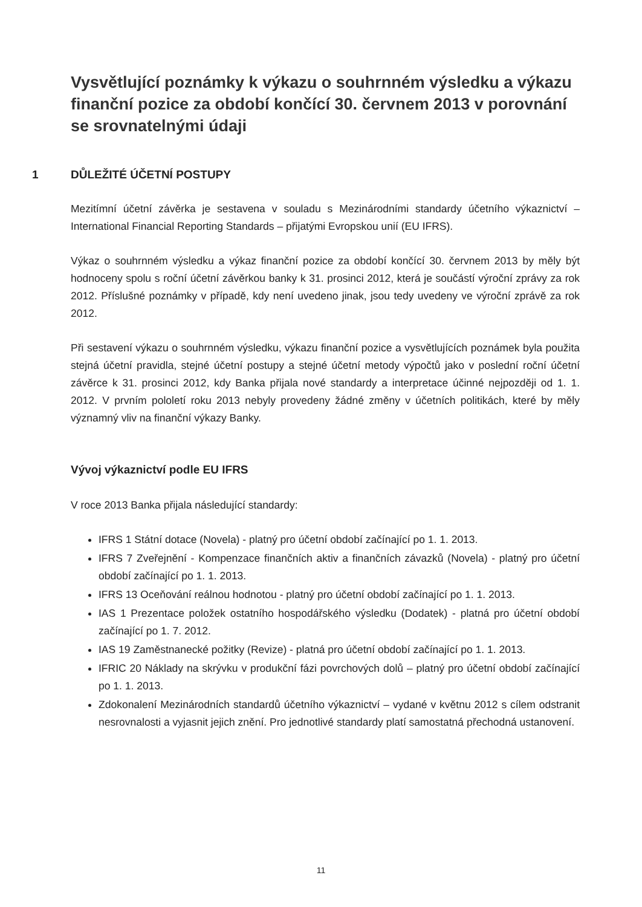Vysvětlující poznámky k výkazu o souhrnném výsledku a výkazu finanční pozice za období končící 30. červnem 2013 v porovnání se srovnatelnými údaji
1 DŮLEŽITÉ ÚČETNÍ POSTUPY
Mezitímní účetní závěrka je sestavena v souladu s Mezinárodními standardy účetního výkaznictví – International Financial Reporting Standards – přijatými Evropskou unií (EU IFRS).
Výkaz o souhrnném výsledku a výkaz finanční pozice za období končící 30. červnem 2013 by měly být hodnoceny spolu s roční účetní závěrkou banky k 31. prosinci 2012, která je součástí výroční zprávy za rok 2012. Příslušné poznámky v případě, kdy není uvedeno jinak, jsou tedy uvedeny ve výroční zprávě za rok 2012.
Při sestavení výkazu o souhrnném výsledku, výkazu finanční pozice a vysvětlujících poznámek byla použita stejná účetní pravidla, stejné účetní postupy a stejné účetní metody výpočtů jako v poslední roční účetní závěrce k 31. prosinci 2012, kdy Banka přijala nové standardy a interpretace účinné nejpozději od 1. 1. 2012. V prvním pololetí roku 2013 nebyly provedeny žádné změny v účetních politikách, které by měly významný vliv na finanční výkazy Banky.
Vývoj výkaznictví podle EU IFRS
V roce 2013 Banka přijala následující standardy:
IFRS 1 Státní dotace (Novela) - platný pro účetní období začínající po 1. 1. 2013.
IFRS 7 Zveřejnění - Kompenzace finančních aktiv a finančních závazků (Novela) - platný pro účetní období začínající po 1. 1. 2013.
IFRS 13 Oceňování reálnou hodnotou - platný pro účetní období začínající po 1. 1. 2013.
IAS 1 Prezentace položek ostatního hospodářského výsledku (Dodatek) - platná pro účetní období začínající po 1. 7. 2012.
IAS 19 Zaměstnanecké požitky (Revize) - platná pro účetní období začínající po 1. 1. 2013.
IFRIC 20 Náklady na skrývku v produkční fázi povrchových dolů – platný pro účetní období začínající po 1. 1. 2013.
Zdokonalení Mezinárodních standardů účetního výkaznictví – vydané v květnu 2012 s cílem odstranit nesrovnalosti a vyjasnit jejich znění. Pro jednotlivé standardy platí samostatná přechodná ustanovení.
11